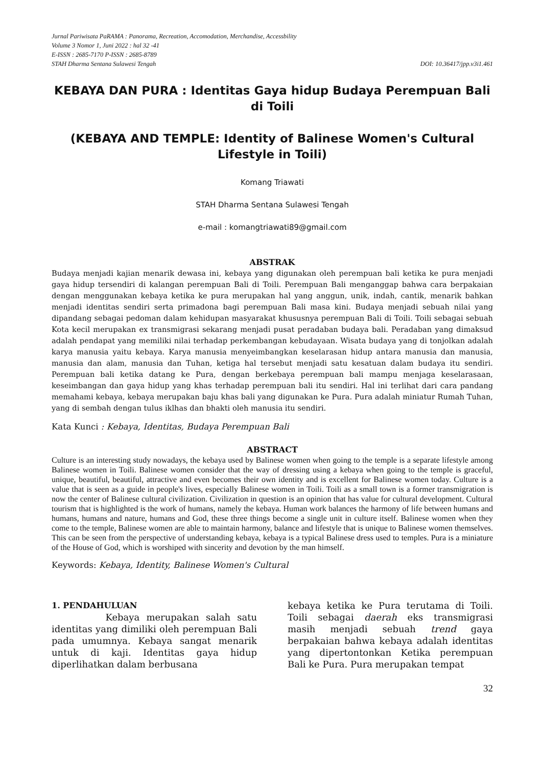Jurnal Pariwisata PaRAMA : Panorama, Recreation, Accomodation, Merchandise, Accessbility
Volume 3 Nomor 1, Juni 2022 : hal 32 -41
E-ISSN : 2685-7170 P-ISSN : 2685-8789
STAH Dharma Sentana Sulawesi Tengah DOI: 10.36417/jpp.v3i1.461
KEBAYA DAN PURA : Identitas Gaya hidup Budaya Perempuan Bali
di Toili
(KEBAYA AND TEMPLE: Identity of Balinese Women's Cultural
Lifestyle in Toili)
Komang Triawati
STAH Dharma Sentana Sulawesi Tengah
e-mail : komangtriawati89@gmail.com
ABSTRAK
Budaya menjadi kajian menarik dewasa ini, kebaya yang digunakan oleh perempuan bali ketika ke pura menjadi gaya hidup tersendiri di kalangan perempuan Bali di Toili. Perempuan Bali menganggap bahwa cara berpakaian dengan menggunakan kebaya ketika ke pura merupakan hal yang anggun, unik, indah, cantik, menarik bahkan menjadi identitas sendiri serta primadona bagi perempuan Bali masa kini. Budaya menjadi sebuah nilai yang dipandang sebagai pedoman dalam kehidupan masyarakat khususnya perempuan Bali di Toili. Toili sebagai sebuah Kota kecil merupakan ex transmigrasi sekarang menjadi pusat peradaban budaya bali. Peradaban yang dimaksud adalah pendapat yang memiliki nilai terhadap perkembangan kebudayaan. Wisata budaya yang di tonjolkan adalah karya manusia yaitu kebaya. Karya manusia menyeimbangkan keselarasan hidup antara manusia dan manusia, manusia dan alam, manusia dan Tuhan, ketiga hal tersebut menjadi satu kesatuan dalam budaya itu sendiri. Perempuan bali ketika datang ke Pura, dengan berkebaya perempuan bali mampu menjaga keselarasaan, keseimbangan dan gaya hidup yang khas terhadap perempuan bali itu sendiri. Hal ini terlihat dari cara pandang memahami kebaya, kebaya merupakan baju khas bali yang digunakan ke Pura. Pura adalah miniatur Rumah Tuhan, yang di sembah dengan tulus iklhas dan bhakti oleh manusia itu sendiri.
Kata Kunci : Kebaya, Identitas, Budaya Perempuan Bali
ABSTRACT
Culture is an interesting study nowadays, the kebaya used by Balinese women when going to the temple is a separate lifestyle among Balinese women in Toili. Balinese women consider that the way of dressing using a kebaya when going to the temple is graceful, unique, beautiful, beautiful, attractive and even becomes their own identity and is excellent for Balinese women today. Culture is a value that is seen as a guide in people's lives, especially Balinese women in Toili. Toili as a small town is a former transmigration is now the center of Balinese cultural civilization. Civilization in question is an opinion that has value for cultural development. Cultural tourism that is highlighted is the work of humans, namely the kebaya. Human work balances the harmony of life between humans and humans, humans and nature, humans and God, these three things become a single unit in culture itself. Balinese women when they come to the temple, Balinese women are able to maintain harmony, balance and lifestyle that is unique to Balinese women themselves. This can be seen from the perspective of understanding kebaya, kebaya is a typical Balinese dress used to temples. Pura is a miniature of the House of God, which is worshiped with sincerity and devotion by the man himself.
Keywords: Kebaya, Identity, Balinese Women's Cultural
1. PENDAHULUAN
Kebaya merupakan salah satu identitas yang dimiliki oleh perempuan Bali pada umumnya. Kebaya sangat menarik untuk di kaji. Identitas gaya hidup diperlihatkan dalam berbusana
kebaya ketika ke Pura terutama di Toili. Toili sebagai daerah eks transmigrasi masih menjadi sebuah trend gaya berpakaian bahwa kebaya adalah identitas yang dipertontonkan Ketika perempuan Bali ke Pura. Pura merupakan tempat
32